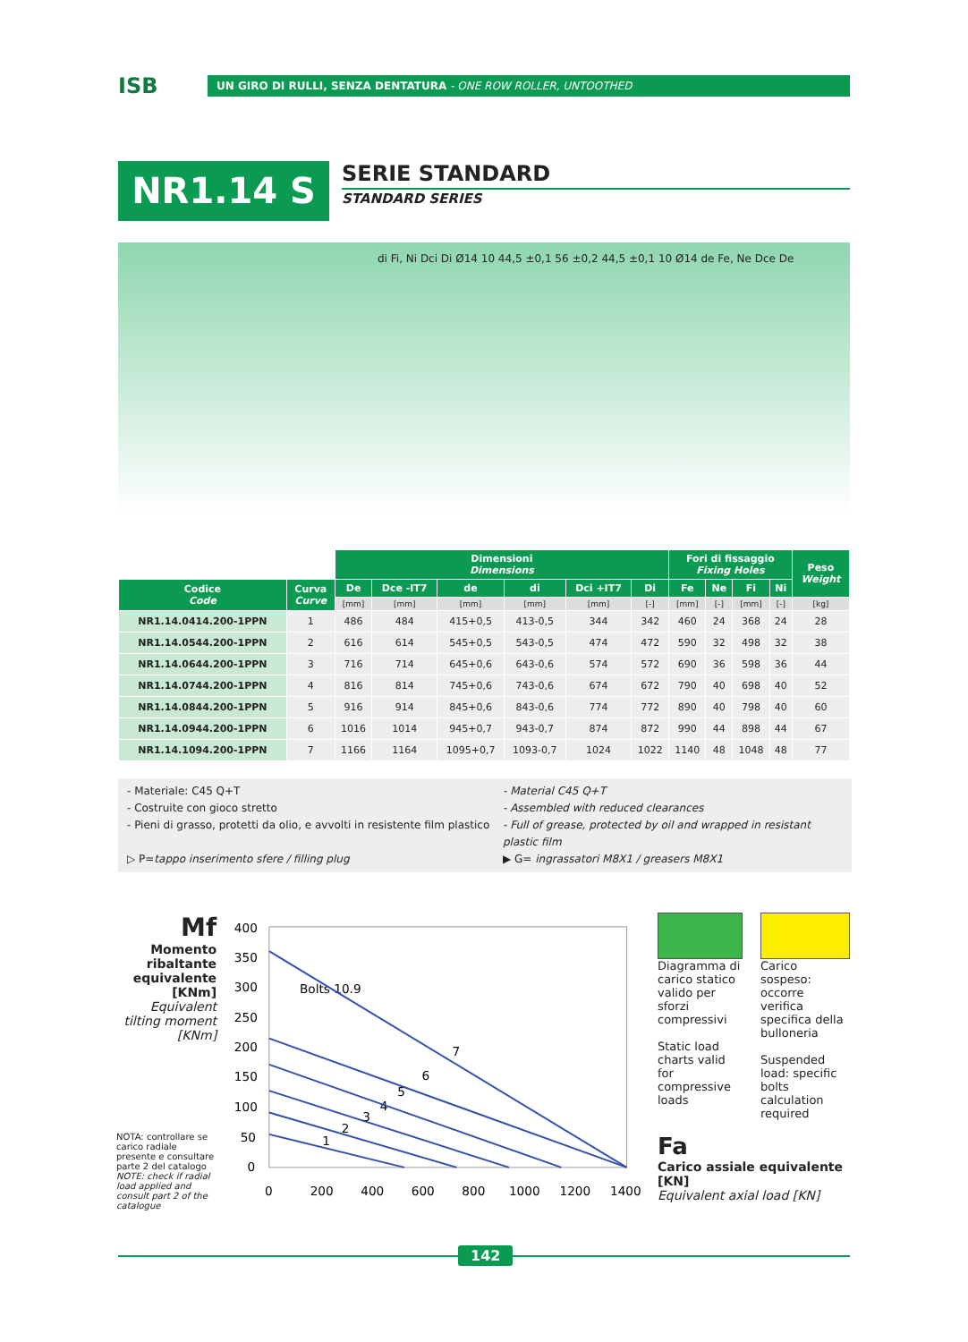ISB
UN GIRO DI RULLI, SENZA DENTATURA - ONE ROW ROLLER, UNTOOTHED
NR1.14 S
SERIE STANDARD
STANDARD SERIES
di Fi, Ni Dci Di Ø14 10 44,5 ±0,1 56 ±0,2 44,5 ±0,1 10 Ø14 de Fe, Ne Dce De
| | | Dimensioni Dimensions | | | | | | Fori di fissaggio Fixing Holes | | | | Peso Weight |
| --- | --- | --- | --- | --- | --- | --- | --- | --- | --- | --- | --- | --- |
| Codice Code | Curva Curve | De | Dce -IT7 | de | di | Dci +IT7 | Di | Fe | Ne | Fi | Ni | |
| | | [mm] | [mm] | [mm] | [mm] | [mm] | [-] | [mm] | [-] | [mm] | [-] | [kg] |
| NR1.14.0414.200-1PPN | 1 | 486 | 484 | 415+0,5 | 413-0,5 | 344 | 342 | 460 | 24 | 368 | 24 | 28 |
| NR1.14.0544.200-1PPN | 2 | 616 | 614 | 545+0,5 | 543-0,5 | 474 | 472 | 590 | 32 | 498 | 32 | 38 |
| NR1.14.0644.200-1PPN | 3 | 716 | 714 | 645+0,6 | 643-0,6 | 574 | 572 | 690 | 36 | 598 | 36 | 44 |
| NR1.14.0744.200-1PPN | 4 | 816 | 814 | 745+0,6 | 743-0,6 | 674 | 672 | 790 | 40 | 698 | 40 | 52 |
| NR1.14.0844.200-1PPN | 5 | 916 | 914 | 845+0,6 | 843-0,6 | 774 | 772 | 890 | 40 | 798 | 40 | 60 |
| NR1.14.0944.200-1PPN | 6 | 1016 | 1014 | 945+0,7 | 943-0,7 | 874 | 872 | 990 | 44 | 898 | 44 | 67 |
| NR1.14.1094.200-1PPN | 7 | 1166 | 1164 | 1095+0,7 | 1093-0,7 | 1024 | 1022 | 1140 | 48 | 1048 | 48 | 77 |
- Materiale: C45 Q+T
- Material C45 Q+T
- Costruite con gioco stretto
- Assembled with reduced clearances
- Pieni di grasso, protetti da olio, e avvolti in resistente film plastico
- Full of grease, protected by oil and wrapped in resistant plastic film
▷ P=tappo inserimento sfere / filling plug
▶ G= ingrassatori M8X1 / greasers M8X1
Mf
Momento ribaltante equivalente [KNm]
Equivalent tilting moment [KNm]
NOTA: controllare se carico radiale presente e consultare parte 2 del catalogo
NOTE: check if radial load applied and consult part 2 of the catalogue
400
350
300
250
200
150
100
50
0
0
200
400
600
800
1000
1200
1400
Bolts 10.9
1
2
3
4
5
6
7
Diagramma di carico statico valido per sforzi compressivi
Static load charts valid for compressive loads
Carico sospeso: occorre verifica specifica della bulloneria
Suspended load: specific bolts calculation required
Fa
Carico assiale equivalente [KN]
Equivalent axial load [KN]
142